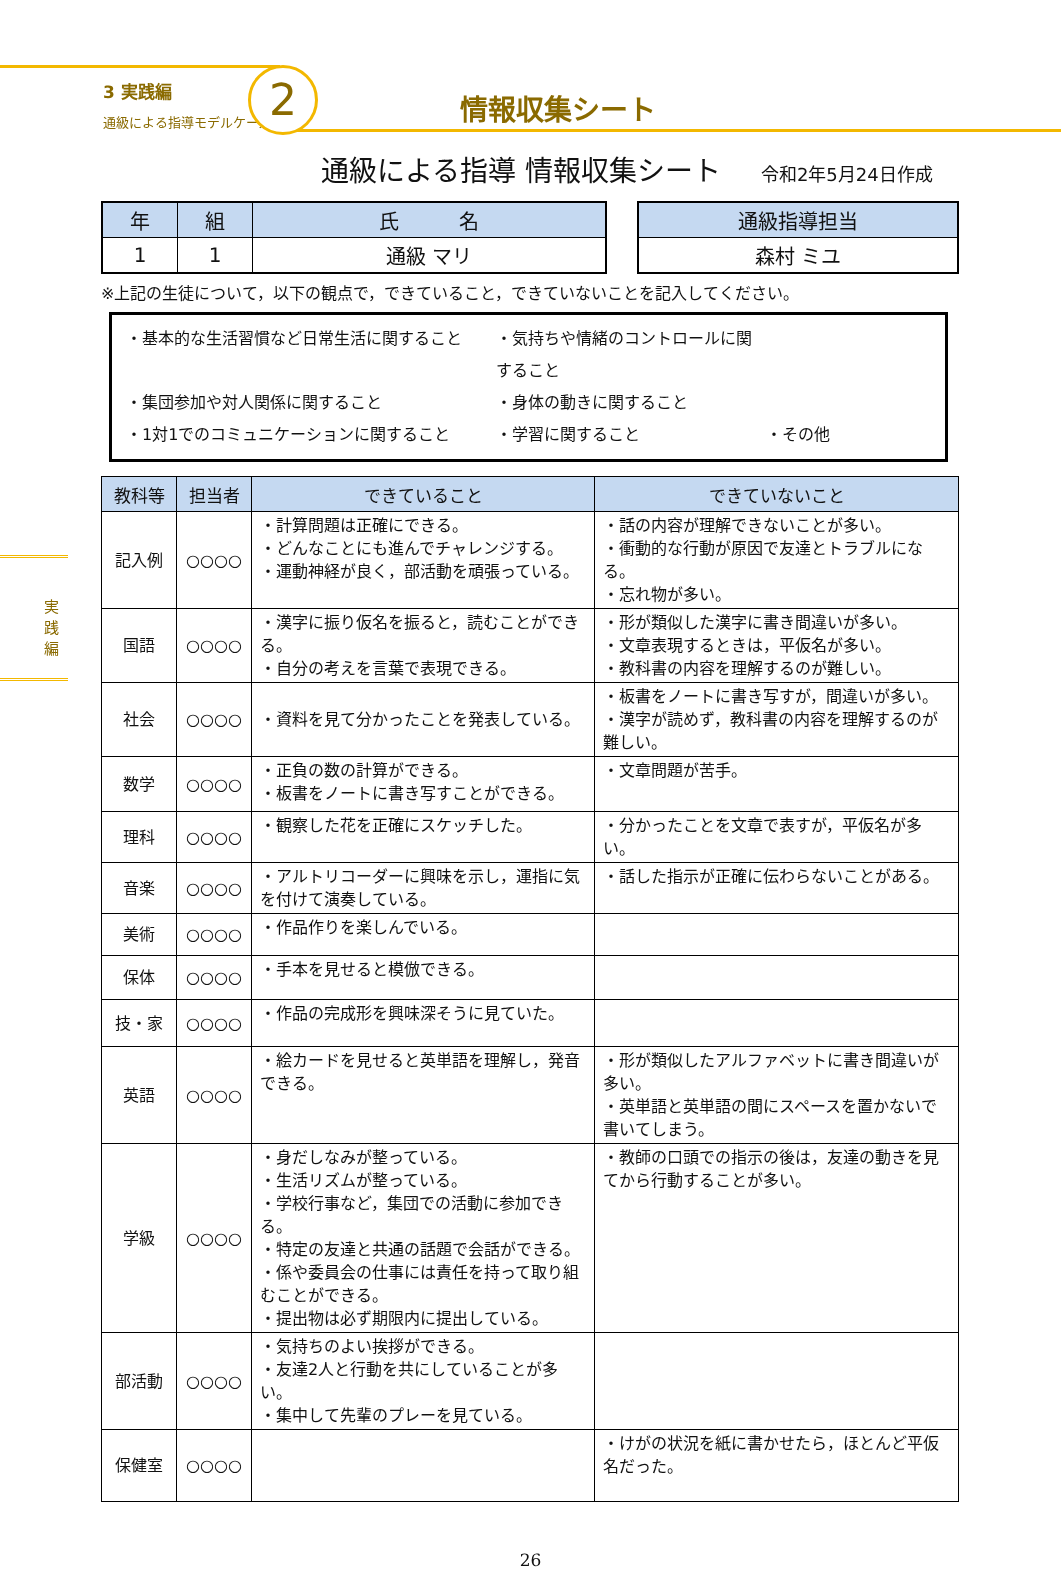3 実践編
通級による指導モデルケース
2 情報収集シート
実践編
通級による指導 情報収集シート 令和2年5月24日作成
| 年 | 組 | 氏 名 |
| --- | --- | --- |
| 1 | 1 | 通級 マリ |
| 通級指導担当 |
| --- |
| 森村 ミユ |
※上記の生徒について，以下の観点で，できていること，できていないことを記入してください。
・基本的な生活習慣など日常生活に関すること
・気持ちや情緒のコントロールに関すること
・集団参加や対人関係に関すること
・身体の動きに関すること
・1対1でのコミュニケーションに関すること
・学習に関すること
・その他
| 教科等 | 担当者 | できていること | できていないこと |
| --- | --- | --- | --- |
| 記入例 | ○○○○ | ・計算問題は正確にできる。 ・どんなことにも進んでチャレンジする。 ・運動神経が良く，部活動を頑張っている。 | ・話の内容が理解できないことが多い。 ・衝動的な行動が原因で友達とトラブルになる。 ・忘れ物が多い。 |
| 国語 | ○○○○ | ・漢字に振り仮名を振ると，読むことができる。 ・自分の考えを言葉で表現できる。 | ・形が類似した漢字に書き間違いが多い。 ・文章表現するときは，平仮名が多い。 ・教科書の内容を理解するのが難しい。 |
| 社会 | ○○○○ | ・資料を見て分かったことを発表している。 | ・板書をノートに書き写すが，間違いが多い。 ・漢字が読めず，教科書の内容を理解するのが難しい。 |
| 数学 | ○○○○ | ・正負の数の計算ができる。 ・板書をノートに書き写すことができる。 | ・文章問題が苦手。 |
| 理科 | ○○○○ | ・観察した花を正確にスケッチした。 | ・分かったことを文章で表すが，平仮名が多い。 |
| 音楽 | ○○○○ | ・アルトリコーダーに興味を示し，運指に気を付けて演奏している。 | ・話した指示が正確に伝わらないことがある。 |
| 美術 | ○○○○ | ・作品作りを楽しんでいる。 | |
| 保体 | ○○○○ | ・手本を見せると模倣できる。 | |
| 技・家 | ○○○○ | ・作品の完成形を興味深そうに見ていた。 | |
| 英語 | ○○○○ | ・絵カードを見せると英単語を理解し，発音できる。 | ・形が類似したアルファベットに書き間違いが多い。 ・英単語と英単語の間にスペースを置かないで書いてしまう。 |
| 学級 | ○○○○ | ・身だしなみが整っている。 ・生活リズムが整っている。 ・学校行事など，集団での活動に参加できる。 ・特定の友達と共通の話題で会話ができる。 ・係や委員会の仕事には責任を持って取り組むことができる。 ・提出物は必ず期限内に提出している。 | ・教師の口頭での指示の後は，友達の動きを見てから行動することが多い。 |
| 部活動 | ○○○○ | ・気持ちのよい挨拶ができる。 ・友達2人と行動を共にしていることが多い。 ・集中して先輩のプレーを見ている。 | |
| 保健室 | ○○○○ | | ・けがの状況を紙に書かせたら，ほとんど平仮名だった。 |
26